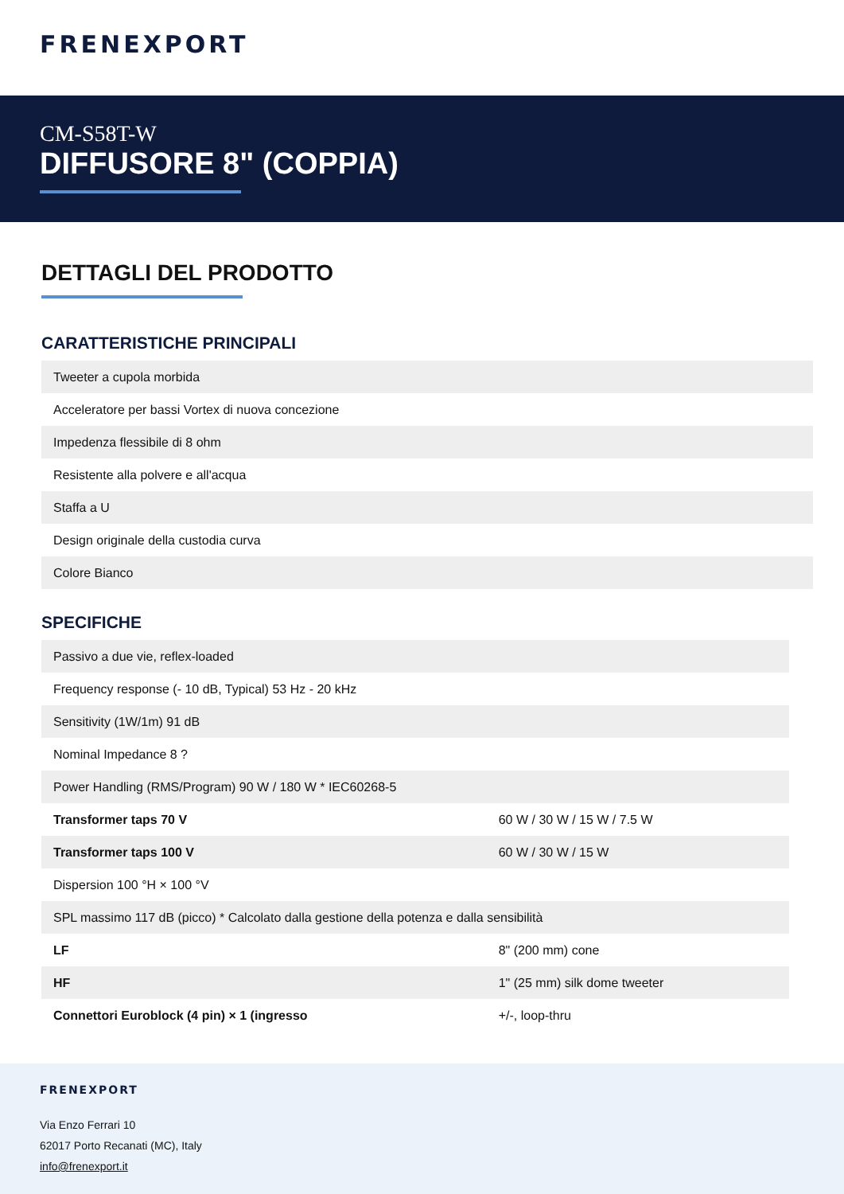FRENEXPORT
CM-S58T-W
DIFFUSORE 8" (COPPIA)
DETTAGLI DEL PRODOTTO
CARATTERISTICHE PRINCIPALI
| Tweeter a cupola morbida |
| Acceleratore per bassi Vortex di nuova concezione |
| Impedenza flessibile di 8 ohm |
| Resistente alla polvere e all'acqua |
| Staffa a U |
| Design originale della custodia curva |
| Colore Bianco |
SPECIFICHE
| Passivo a due vie, reflex-loaded | |
| Frequency response (- 10 dB, Typical) 53 Hz - 20 kHz | |
| Sensitivity (1W/1m) 91 dB | |
| Nominal Impedance 8 ? | |
| Power Handling (RMS/Program) 90 W / 180 W * IEC60268-5 | |
| Transformer taps 70 V | 60 W / 30 W / 15 W / 7.5 W |
| Transformer taps 100 V | 60 W / 30 W / 15 W |
| Dispersion 100 °H × 100 °V | |
| SPL massimo 117 dB (picco) * Calcolato dalla gestione della potenza e dalla sensibilità | |
| LF | 8" (200 mm) cone |
| HF | 1" (25 mm) silk dome tweeter |
| Connettori Euroblock (4 pin) × 1 (ingresso | +/-, loop-thru |
FRENEXPORT
Via Enzo Ferrari 10
62017 Porto Recanati (MC), Italy
info@frenexport.it